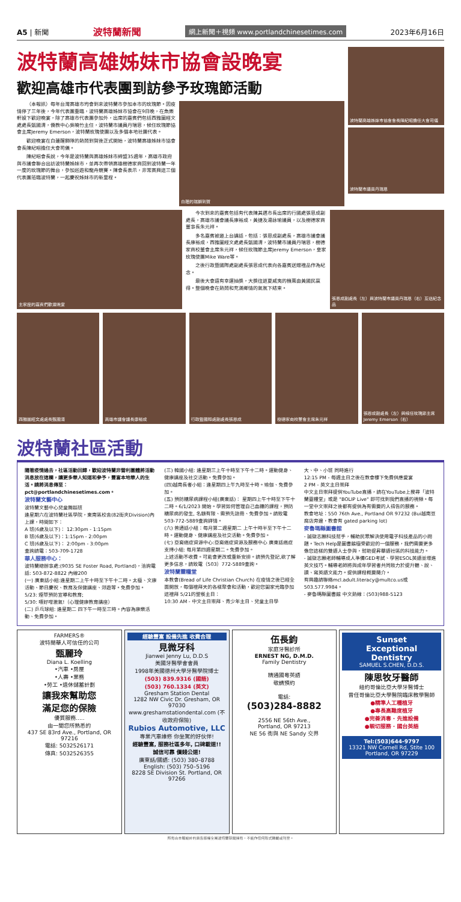A5 | 新聞 波特蘭新聞 網上新聞＋視頻 www.portlandchinesetimes.com 2023年6月16日
波特蘭高雄姊妹市協會設晚宴
歡迎高雄市代表團到訪參予玫瑰節活動
（本報訊）每年台灣高雄市均會到來波特蘭市參加本市的玫瑰節。因疫情停了三年後，今年代表團重臨，波特蘭高雄姊妹市協會在9日晚，在魚樂軒設下歡迎晚宴，除了高雄市代表團參加外，出席的嘉賓們包括西雅圖經文處處長甄國清，僑教中心吳曉竹主任，波特蘭市議員丹瑞恩，候任玫瑰節協會主席Jeremy Emerson，波特蘭玫瑰使團以及多個本地社團代表。
歡迎晚宴在白蓮醒獅隊的熱鬧到賀後正式開始，波特蘭高雄姊妹市協會會長陳紀昭擔任大會司儀。
陳紀昭會長說，今年是波特蘭與高雄姊妹市締盟35週年，高雄市政府與市議會聯合出訪波特蘭姊妹市，並再次帶領高雄樹德家商回到波特蘭一年一度的玫瑰節的舞台，參加巡遊和龍舟競賽。陳會長表示，非常高興這三個代表團蒞臨波特蘭，一起慶祝姊妹市的新里程。
白蓮的瑞獅到賀
波特蘭高雄姊妹市協會會長陳紀昭擔任大會司儀
波特蘭市議員丹瑞恩
主家座的嘉賓們歡渡晚宴
今次到來的嘉賓包括有代表陳其邁市長出席的行國處張恩成副處長，高雄市議會議長康裕成，黃捷及湯詠瑜議員，以及樹德家商董事長朱元祥。
多名嘉賓被邀上台講話，包括：張恩成副處長，高雄市議會議長康裕成，西雅圖經文處處長甄國清，波特蘭市議員丹瑞恩，樹德家商校董會主席朱元祥，候任玫瑰節主席Jeremy Emerson，皇家玫瑰使團Mike Ware等。
之後行政暨國際處副處長張恩成代表向各嘉賓送贈禮品作為紀念。
最後大會還有幸運抽獎，大獎往返夏威夷的機票由黃國民贏得。整個晚會在熱鬧和充滿鄉情的氣氛下結束。
張恩成副處長（左）與波特蘭市議員丹瑞恩（右）互送紀念品
西雅圖經文處處長甄國清 高雄市議會議長康裕成 行政暨國際處副處長張恩成 樹德家商校董會主席朱元祥 張恩成副處長（左）與候任玫瑰節主席 Jeremy Emerson（右）
波特蘭社區活動
隨著疫情過去，社區活動回歸，歡迎波特蘭非營利團體將活動消息放在這欄，讓更多華人知道和參予，豐富本地華人的生活。請將消息傳至：pct@portlandchinesetimes.com。
波特蘭文藝中心
波特蘭文藝中心兒童舞蹈班
逢星期六在波特蘭社區學院，東南區校舍(82街夾Division)內上課，時間如下：
A 班(6歲及以下)： 12:30pm - 1:15pm
B 班(6歲及以下)：1:15pm - 2:00pm
C 班(6歲及以下)： 2:00pm - 3:00pm
查詢請電：503-709-1728
華人服務中心：
波特蘭總辦事處:(9035 SE Foster Road, Portland)，洽詢電話: 503-872-8822 內線200
(一) 廣東話小組:逢星期二上午十時至下午十二時。太極、文康活動、節日慶祝、教育及保健講座、郊遊等。免費參加。
5/23: 煙草預防宣導和教育;
5/30: 唔好咁激氣!（心理健康教育講座）
(二) 乒乓球組: 逢星期二 四下午一時至三時。內容為康樂活動、免費參加。
(三) 韓國小組: 逢星期三上午十時至下午十二時。運動健身、健康講座及社交活動。免費參加。
(四)越南長者小組：逢星期四上午九時至十時。瑜伽、免費參加。
(五) 預防糖尿病課程小組(廣東話)： 星期四上午十時至下午十二時。6/1/2023 開始。學習如何管理自己血糖的課程，預防糖尿病的發生, 名額有限、需預先註冊、免費參加。請致電 503-772-5889查詢詳情。
(六) 普通話小組：每月第二週星期二 上午十時半至下午十二時。運動健身、健康講座及社交活動。免費參加。
(七) 亞裔癌症資源中心:亞裔癌症資源及服務中心 廣東話癌症支持小組: 每月第四週星期二。免費參加。
上述活動不收費。可能會更改或重新安排。請預先登記,欲了解更多信息，請致電（503）772-5889查詢。
波特蘭靈糧堂
本教會(Bread of Life Christian Church) 在疫情之後已經全面開放，每個禮拜天的各樣聚會和活動，歡迎您闔家光臨參加這禮拜 5/21的聖餐主日：
10:30 AM - 中文主日崇拜、青少年主日、兒童主日學
大、中、小班 同時進行
12:15 PM - 每週主日之後在教會樓下免費供應愛宴
2 PM - 英文主日崇拜
中文主日崇拜提供YouTube直播，請在YouTube上搜尋「波特蘭靈糧堂」或是 "BOLIP Live" 即可找到我們直播的視頻。每一堂中文崇拜之後都有提供為有需要的人禱告的服務。
教會地址：550 76th Ave., Portland OR 97232 (Bui越南豆腐店旁邊，教會有 gated parking lot)
麥魯瑪縣圖書館
- 誠徵志願科技幫手，輔助民眾解決使用電子科技產品的小問題。Tech Help是圖書館極受歡迎的一個服務，我們需要更多像您這樣的雙語人士參與，幫助提昇華語社區的科技能力。
- 誠徵志願老師輔導成人準備GED考試、學習ESOL英語並增進英文技巧。輔導老師將與成年學習者共同致力於提升聽、說、讀、寫英語文能力。提供課程概要簡介。
有興趣請聯絡mcl.adult.literacy@multco.us或503.577.9984。
- 麥魯瑪縣圖書館 中文熱線：(503)988-5123
FARMERS®
波特蘭華人可信任的公司
甄麗玲
Diana L. Koelling
•汽車 •房屋
•人壽 •業務
•勞工 •退休儲蓄計劃
讓我來幫助您
滿足您的保險
優質服務.....
由一間您所熟悉的
437 SE 83rd Ave., Portland, OR 97216
電話: 5032526171
傳真: 5032526355
經驗豐富 設備先進 收費合理
見微牙科
Jianwei Jenny Lu, D.D.S
美國牙醫學會會員
1998年美國德州大學牙醫學院博士
(503) 839.9316 (國語)
(503) 760.1334 (英文)
Gresham Station Dental
1282 NW Civic Dr. Gresham, OR 97030
www.greshamstationdental.com (不收政府保險)
Rubios Automotive, LLC
專業汽車維修 你坐駕的好伙伴!
經驗豐富, 服務社區多年, 口碑載道!!
誠信可靠 價錢公道!
廣東話/國語: (503) 380–8788
English: (503) 750–5196
8228 SE Division St. Portland, OR 97266
伍長鈞
家庭牙醫診所
ERNEST NG, D.M.D.
Family Dentistry
精通國粵英語
敬請預約
電話:
(503)284-8882
2556 NE 56th Ave.,
Portland, OR 97213
NE 56 街與 NE Sandy 交界
Sunset
Exceptional Dentistry
SAMUEL S.CHEN, D.D.S.
陳思牧牙醫師
紐約哥倫比亞大學牙醫博士
曾任哥倫比亞大學醫院臨床教學醫師
●精準人工種植牙
●專長高難度植牙
●完善消毒 · 先進設備
●親切服務 · 國台英語
Tel:(503)644-9797
13321 NW Cornell Rd, Stite 100
Portland, OR 97229
所有由本報設計的廣告版權全屬波特蘭新聞擁有，不能作任何形式轉載或刊登。